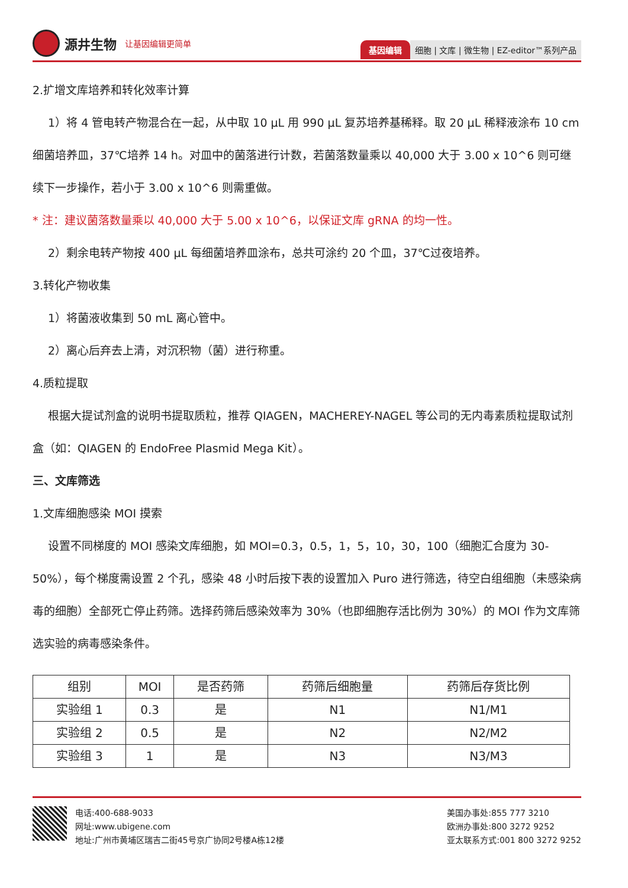源井生物 让基因编辑更简单
基因编辑 细胞 | 文库 | 微生物 | EZ-editor™系列产品
2.扩增文库培养和转化效率计算
1）将 4 管电转产物混合在一起，从中取 10 μL 用 990 μL 复苏培养基稀释。取 20 μL 稀释液涂布 10 cm 细菌培养皿，37℃培养 14 h。对皿中的菌落进行计数，若菌落数量乘以 40,000 大于 3.00 x 10^6 则可继续下一步操作，若小于 3.00 x 10^6 则需重做。
* 注：建议菌落数量乘以 40,000 大于 5.00 x 10^6，以保证文库 gRNA 的均一性。
2）剩余电转产物按 400 μL 每细菌培养皿涂布，总共可涂约 20 个皿，37℃过夜培养。
3.转化产物收集
1）将菌液收集到 50 mL 离心管中。
2）离心后弃去上清，对沉积物（菌）进行称重。
4.质粒提取
根据大提试剂盒的说明书提取质粒，推荐 QIAGEN，MACHEREY-NAGEL 等公司的无内毒素质粒提取试剂盒（如：QIAGEN 的 EndoFree Plasmid Mega Kit）。
三、文库筛选
1.文库细胞感染 MOI 摸索
设置不同梯度的 MOI 感染文库细胞，如 MOI=0.3，0.5，1，5，10，30，100（细胞汇合度为 30-50%），每个梯度需设置 2 个孔，感染 48 小时后按下表的设置加入 Puro 进行筛选，待空白组细胞（未感染病毒的细胞）全部死亡停止药筛。选择药筛后感染效率为 30%（也即细胞存活比例为 30%）的 MOI 作为文库筛选实验的病毒感染条件。
| 组别 | MOI | 是否药筛 | 药筛后细胞量 | 药筛后存货比例 |
| --- | --- | --- | --- | --- |
| 实验组 1 | 0.3 | 是 | N1 | N1/M1 |
| 实验组 2 | 0.5 | 是 | N2 | N2/M2 |
| 实验组 3 | 1 | 是 | N3 | N3/M3 |
电话:400-688-9033
网址:www.ubigene.com
地址:广州市黄埔区瑞吉二街45号京广协同2号楼A栋12楼
美国办事处:855 777 3210
欧洲办事处:800 3272 9252
亚太联系方式:001 800 3272 9252